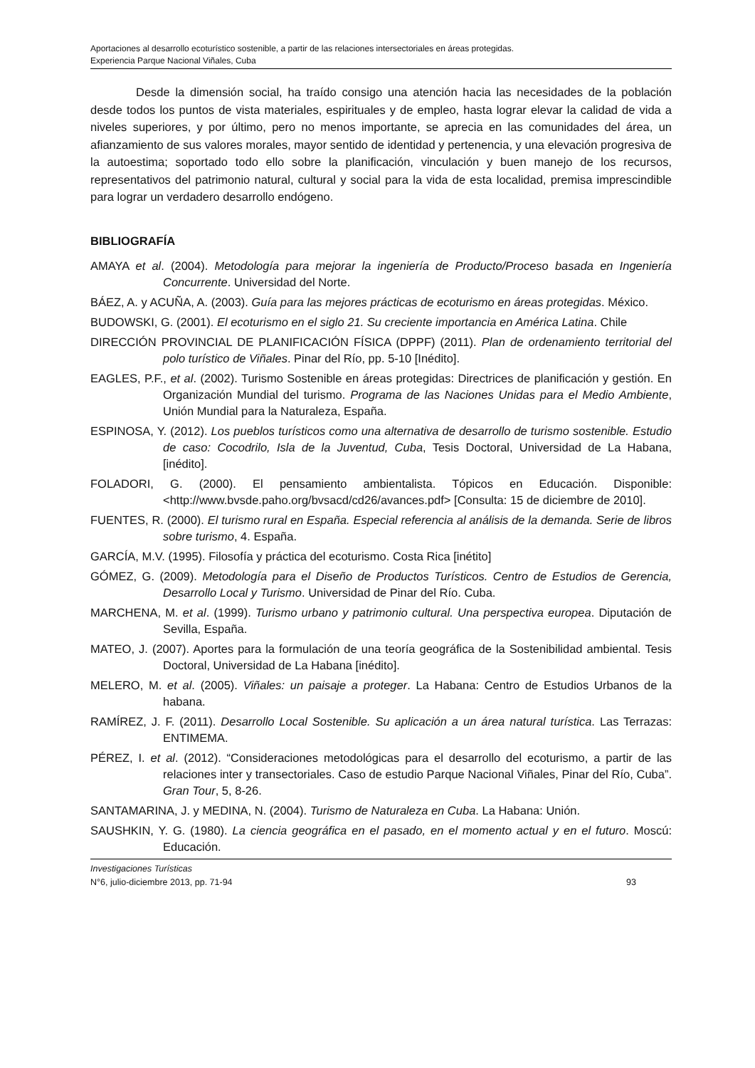Aportaciones al desarrollo ecoturístico sostenible, a partir de las relaciones intersectoriales en áreas protegidas.
Experiencia Parque Nacional Viñales, Cuba
Desde la dimensión social, ha traído consigo una atención hacia las necesidades de la población desde todos los puntos de vista materiales, espirituales y de empleo, hasta lograr elevar la calidad de vida a niveles superiores, y por último, pero no menos importante, se aprecia en las comunidades del área, un afianzamiento de sus valores morales, mayor sentido de identidad y pertenencia, y una elevación progresiva de la autoestima; soportado todo ello sobre la planificación, vinculación y buen manejo de los recursos, representativos del patrimonio natural, cultural y social para la vida de esta localidad, premisa imprescindible para lograr un verdadero desarrollo endógeno.
BIBLIOGRAFÍA
AMAYA et al. (2004). Metodología para mejorar la ingeniería de Producto/Proceso basada en Ingeniería Concurrente. Universidad del Norte.
BÁEZ, A. y ACUÑA, A. (2003). Guía para las mejores prácticas de ecoturismo en áreas protegidas. México.
BUDOWSKI, G. (2001). El ecoturismo en el siglo 21. Su creciente importancia en América Latina. Chile
DIRECCIÓN PROVINCIAL DE PLANIFICACIÓN FÍSICA (DPPF) (2011). Plan de ordenamiento territorial del polo turístico de Viñales. Pinar del Río, pp. 5-10 [Inédito].
EAGLES, P.F., et al. (2002). Turismo Sostenible en áreas protegidas: Directrices de planificación y gestión. En Organización Mundial del turismo. Programa de las Naciones Unidas para el Medio Ambiente, Unión Mundial para la Naturaleza, España.
ESPINOSA, Y. (2012). Los pueblos turísticos como una alternativa de desarrollo de turismo sostenible. Estudio de caso: Cocodrilo, Isla de la Juventud, Cuba, Tesis Doctoral, Universidad de La Habana, [inédito].
FOLADORI, G. (2000). El pensamiento ambientalista. Tópicos en Educación. Disponible: <http://www.bvsde.paho.org/bvsacd/cd26/avances.pdf> [Consulta: 15 de diciembre de 2010].
FUENTES, R. (2000). El turismo rural en España. Especial referencia al análisis de la demanda. Serie de libros sobre turismo, 4. España.
GARCÍA, M.V. (1995). Filosofía y práctica del ecoturismo. Costa Rica [inétito]
GÓMEZ, G. (2009). Metodología para el Diseño de Productos Turísticos. Centro de Estudios de Gerencia, Desarrollo Local y Turismo. Universidad de Pinar del Río. Cuba.
MARCHENA, M. et al. (1999). Turismo urbano y patrimonio cultural. Una perspectiva europea. Diputación de Sevilla, España.
MATEO, J. (2007). Aportes para la formulación de una teoría geográfica de la Sostenibilidad ambiental. Tesis Doctoral, Universidad de La Habana [inédito].
MELERO, M. et al. (2005). Viñales: un paisaje a proteger. La Habana: Centro de Estudios Urbanos de la habana.
RAMÍREZ, J. F. (2011). Desarrollo Local Sostenible. Su aplicación a un área natural turística. Las Terrazas: ENTIMEMA.
PÉREZ, I. et al. (2012). “Consideraciones metodológicas para el desarrollo del ecoturismo, a partir de las relaciones inter y transectoriales. Caso de estudio Parque Nacional Viñales, Pinar del Río, Cuba”. Gran Tour, 5, 8-26.
SANTAMARINA, J. y MEDINA, N. (2004). Turismo de Naturaleza en Cuba. La Habana: Unión.
SAUSHKIN, Y. G. (1980). La ciencia geográfica en el pasado, en el momento actual y en el futuro. Moscú: Educación.
Investigaciones Turísticas
N°6, julio-diciembre 2013, pp. 71-94 93